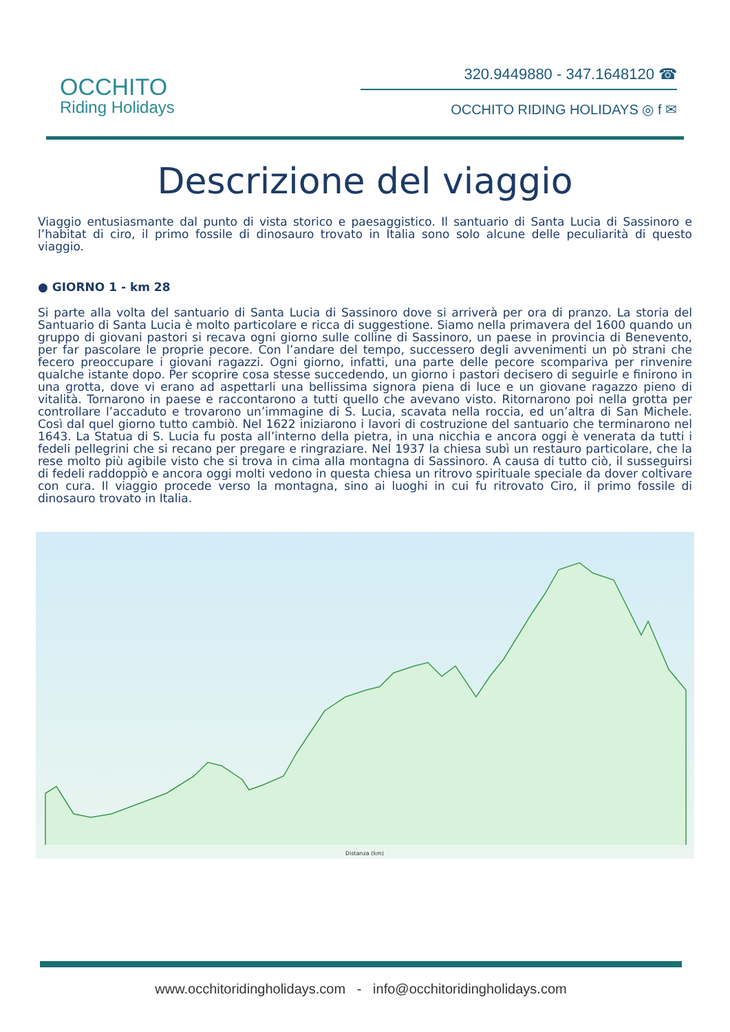OCCHITO
Riding Holidays
320.9449880 - 347.1648120 ☎
OCCHITO RIDING HOLIDAYS ◎ f ✉
Descrizione del viaggio
Viaggio entusiasmante dal punto di vista storico e paesaggistico. Il santuario di Santa Lucia di Sassinoro e l’habitat di ciro, il primo fossile di dinosauro trovato in Italia sono solo alcune delle peculiarità di questo viaggio.
● GIORNO 1 - km 28
Si parte alla volta del santuario di Santa Lucia di Sassinoro dove si arriverà per ora di pranzo. La storia del Santuario di Santa Lucia è molto particolare e ricca di suggestione. Siamo nella primavera del 1600 quando un gruppo di giovani pastori si recava ogni giorno sulle colline di Sassinoro, un paese in provincia di Benevento, per far pascolare le proprie pecore. Con l’andare del tempo, successero degli avvenimenti un pò strani che fecero preoccupare i giovani ragazzi. Ogni giorno, infatti, una parte delle pecore scompariva per rinvenire qualche istante dopo. Per scoprire cosa stesse succedendo, un giorno i pastori decisero di seguirle e finirono in una grotta, dove vi erano ad aspettarli una bellissima signora piena di luce e un giovane ragazzo pieno di vitalità. Tornarono in paese e raccontarono a tutti quello che avevano visto. Ritornarono poi nella grotta per controllare l’accaduto e trovarono un’immagine di S. Lucia, scavata nella roccia, ed un’altra di San Michele. Così dal quel giorno tutto cambiò. Nel 1622 iniziarono i lavori di costruzione del santuario che terminarono nel 1643. La Statua di S. Lucia fu posta all’interno della pietra, in una nicchia e ancora oggi è venerata da tutti i fedeli pellegrini che si recano per pregare e ringraziare. Nel 1937 la chiesa subì un restauro particolare, che la rese molto più agibile visto che si trova in cima alla montagna di Sassinoro. A causa di tutto ciò, il susseguirsi di fedeli raddoppiò e ancora oggi molti vedono in questa chiesa un ritrovo spirituale speciale da dover coltivare con cura. Il viaggio procede verso la montagna, sino ai luoghi in cui fu ritrovato Ciro, il primo fossile di dinosauro trovato in Italia.
Distanza (km)
www.occhitoridingholidays.com - info@occhitoridingholidays.com